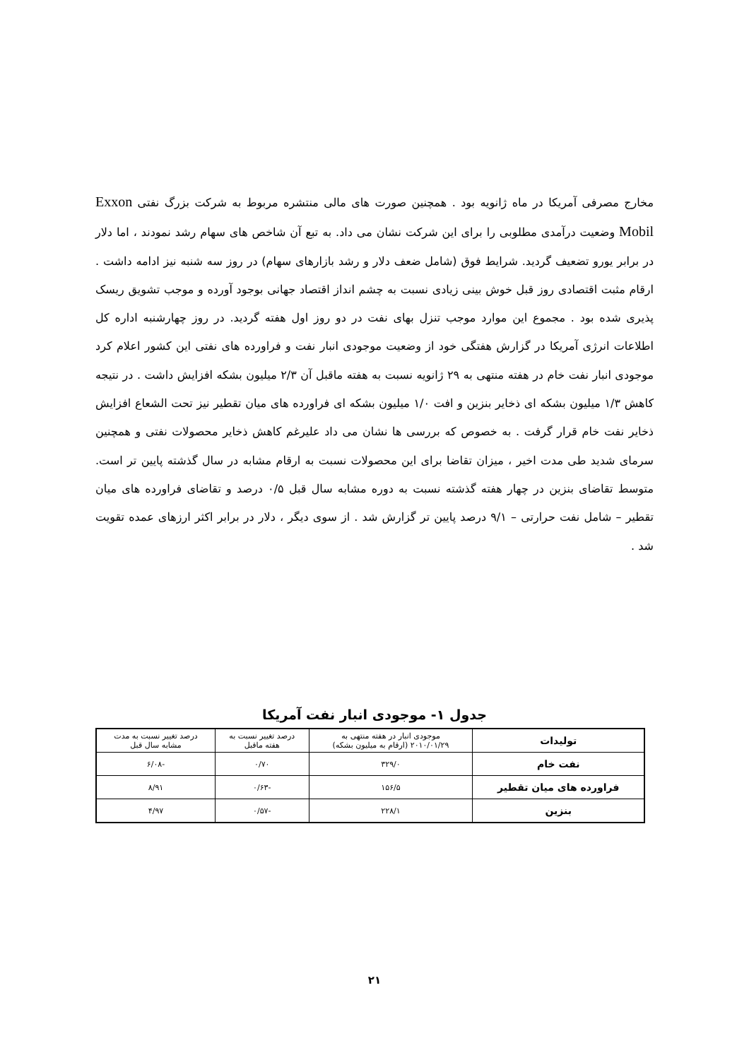مخارج مصرفی آمریکا در ماه ژانویه بود . همچنین صورت های مالی منتشره مربوط به شرکت بزرگ نفتی Exxon Mobil وضعیت درآمدی مطلوبی را برای این شرکت نشان می داد. به تبع آن شاخص های سهام رشد نمودند ، اما دلار در برابر یورو تضعیف گردید. شرایط فوق (شامل ضعف دلار و رشد بازارهای سهام) در روز سه شنبه نیز ادامه داشت . ارقام مثبت اقتصادی روز قبل خوش بینی زیادی نسبت به چشم انداز اقتصاد جهانی بوجود آورده و موجب تشویق ریسک پذیری شده بود . مجموع این موارد موجب تنزل بهای نفت در دو روز اول هفته گردید. در روز چهارشنبه اداره کل اطلاعات انرژی آمریکا در گزارش هفتگی خود از وضعیت موجودی انبار نفت و فراورده های نفتی این کشور اعلام کرد موجودی انبار نفت خام در هفته منتهی به ۲۹ ژانویه نسبت به هفته ماقبل آن ۲/۳ میلیون بشکه افزایش داشت . در نتیجه کاهش ۱/۳ میلیون بشکه ای ذخایر بنزین و افت ۱/۰ میلیون بشکه ای فراورده های میان تقطیر نیز تحت الشعاع افزایش ذخایر نفت خام قرار گرفت . به خصوص که بررسی ها نشان می داد علیرغم کاهش ذخایر محصولات نفتی و همچنین سرمای شدید طی مدت اخیر ، میزان تقاضا برای این محصولات نسبت به ارقام مشابه در سال گذشته پایین تر است. متوسط تقاضای بنزین در چهار هفته گذشته نسبت به دوره مشابه سال قبل ۰/۵ درصد و تقاضای فراورده های میان تقطیر – شامل نفت حرارتی – ۹/۱ درصد پایین تر گزارش شد . از سوی دیگر ، دلار در برابر اکثر ارزهای عمده تقویت شد .
جدول ۱- موجودی انبار نفت آمریکا
| تولیدات | موجودی انبار در هفته منتهی به ۲۰۱۰/۰۱/۲۹ (ارقام به میلیون بشکه) | درصد تغییر نسبت به هفته ماقبل | درصد تغییر نسبت به مدت مشابه سال قبل |
| --- | --- | --- | --- |
| نفت خام | ۳۲۹/۰ | ۰/۷۰ | -۶/۰۸ |
| فراورده های میان تقطیر | ۱۵۶/۵ | -۰/۶۳ | ۸/۹۱ |
| بنزین | ۲۲۸/۱ | -۰/۵۷ | ۴/۹۷ |
۲۱